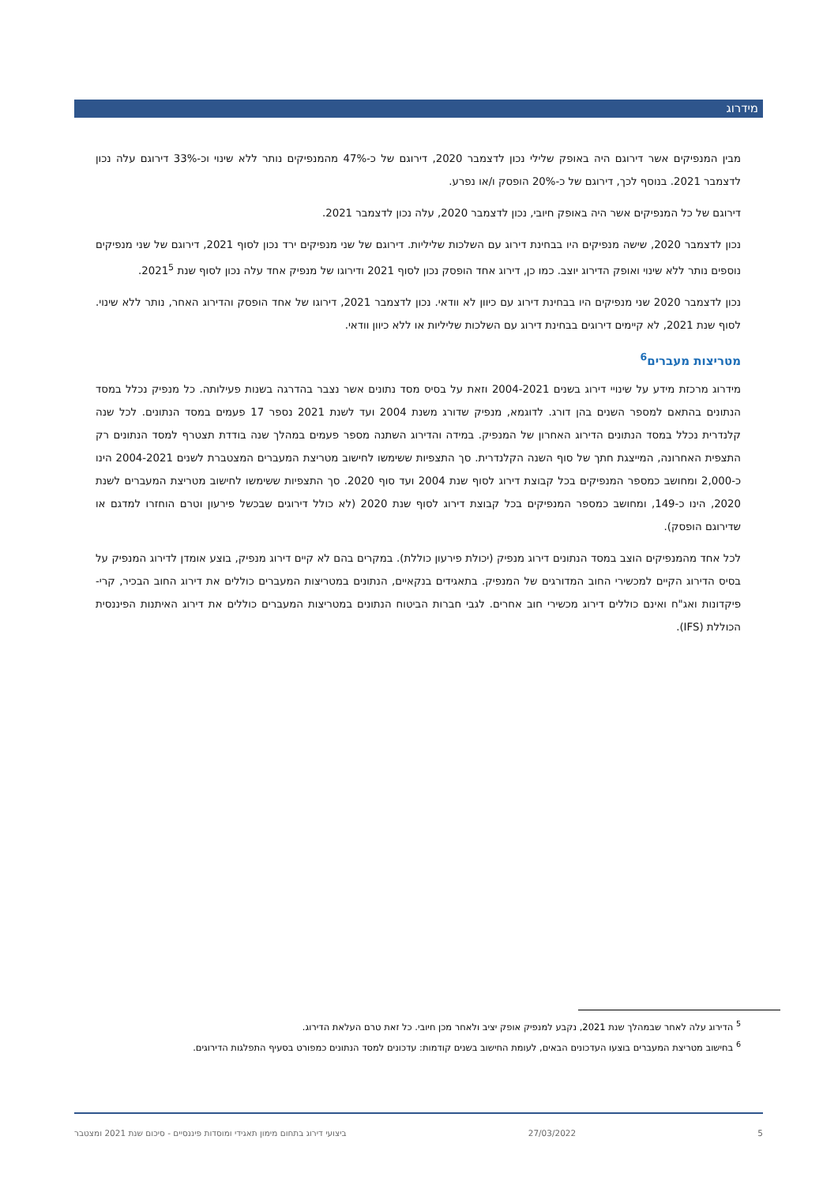מידרוג
מבין המנפיקים אשר דירוגם היה באופק שלילי נכון לדצמבר 2020, דירוגם של כ-47% מהמנפיקים נותר ללא שינוי וכ-33% דירוגם עלה נכון לדצמבר 2021. בנוסף לכך, דירוגם של כ-20% הופסק ו/או נפרע.
דירוגם של כל המנפיקים אשר היה באופק חיובי, נכון לדצמבר 2020, עלה נכון לדצמבר 2021.
נכון לדצמבר 2020, שישה מנפיקים היו בבחינת דירוג עם השלכות שליליות. דירוגם של שני מנפיקים ירד נכון לסוף 2021, דירוגם של שני מנפיקים נוספים נותר ללא שינוי ואופק הדירוג יוצב. כמו כן, דירוג אחד הופסק נכון לסוף 2021 ודירוגו של מנפיק אחד עלה נכון לסוף שנת 2021<sup>5</sup>.
נכון לדצמבר 2020 שני מנפיקים היו בבחינת דירוג עם כיוון לא וודאי. נכון לדצמבר 2021, דירוגו של אחד הופסק והדירוג האחר, נותר ללא שינוי. לסוף שנת 2021, לא קיימים דירוגים בבחינת דירוג עם השלכות שליליות או ללא כיוון וודאי.
מטריצות מעברים<sup>6</sup>
מידרוג מרכזת מידע על שינויי דירוג בשנים 2004-2021 וזאת על בסיס מסד נתונים אשר נצבר בהדרגה בשנות פעילותה. כל מנפיק נכלל במסד הנתונים בהתאם למספר השנים בהן דורג. לדוגמא, מנפיק שדורג משנת 2004 ועד לשנת 2021 נספר 17 פעמים במסד הנתונים. לכל שנה קלנדרית נכלל במסד הנתונים הדירוג האחרון של המנפיק. במידה והדירוג השתנה מספר פעמים במהלך שנה בודדת תצטרף למסד הנתונים רק התצפית האחרונה, המייצגת חתך של סוף השנה הקלנדרית. סך התצפיות ששימשו לחישוב מטריצת המעברים המצטברת לשנים 2004-2021 הינו כ-2,000 ומחושב כמספר המנפיקים בכל קבוצת דירוג לסוף שנת 2004 ועד סוף 2020. סך התצפיות ששימשו לחישוב מטריצת המעברים לשנת 2020, הינו כ-149, ומחושב כמספר המנפיקים בכל קבוצת דירוג לסוף שנת 2020 (לא כולל דירוגים שבכשל פירעון וטרם הוחזרו למדגם או שדירוגם הופסק).
לכל אחד מהמנפיקים הוצב במסד הנתונים דירוג מנפיק (יכולת פירעון כוללת). במקרים בהם לא קיים דירוג מנפיק, בוצע אומדן לדירוג המנפיק על בסיס הדירוג הקיים למכשירי החוב המדורגים של המנפיק. בתאגידים בנקאיים, הנתונים במטריצות המעברים כוללים את דירוג החוב הבכיר, קרי- פיקדונות ואג"ח ואינם כוללים דירוג מכשירי חוב אחרים. לגבי חברות הביטוח הנתונים במטריצות המעברים כוללים את דירוג האיתנות הפיננסית הכוללת (IFS).
<sup>5</sup> הדירוג עלה לאחר שבמהלך שנת 2021, נקבע למנפיק אופק יציב ולאחר מכן חיובי. כל זאת טרם העלאת הדירוג.
<sup>6</sup> בחישוב מטריצת המעברים בוצעו העדכונים הבאים, לעומת החישוב בשנים קודמות: עדכונים למסד הנתונים כמפורט בסעיף התפלגות הדירוגים.
5 27/03/2022 ביצועי דירוג בתחום מימון תאגידי ומוסדות פיננסיים - סיכום שנת 2021 ומצטבר